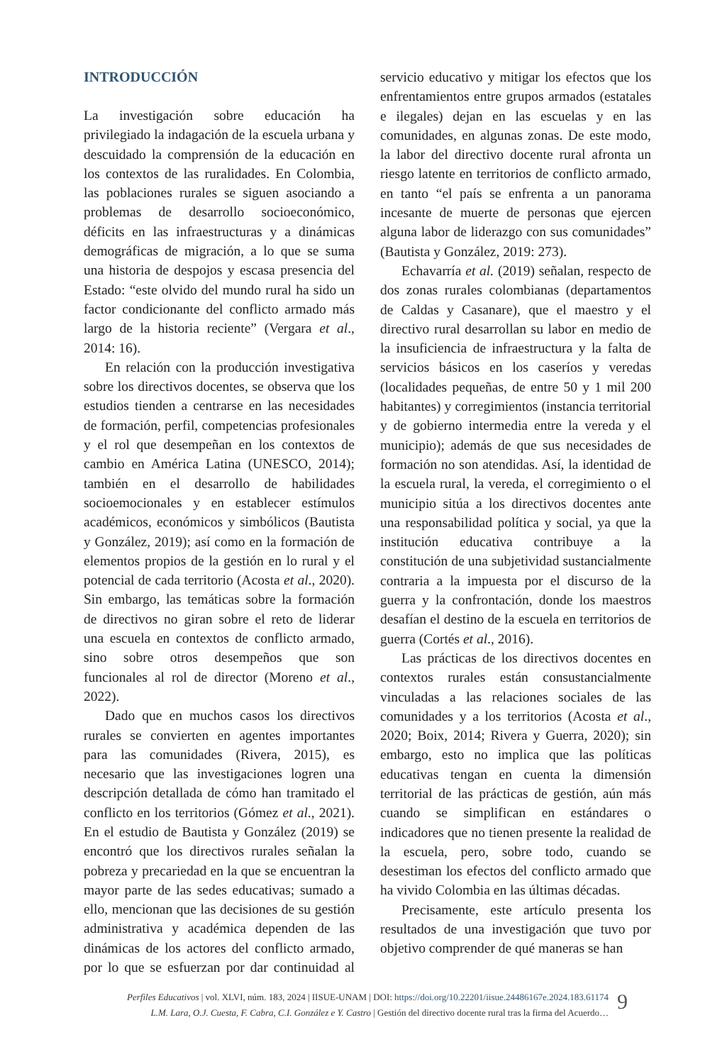INTRODUCCIÓN
La investigación sobre educación ha privilegiado la indagación de la escuela urbana y descuidado la comprensión de la educación en los contextos de las ruralidades. En Colombia, las poblaciones rurales se siguen asociando a problemas de desarrollo socioeconómico, déficits en las infraestructuras y a dinámicas demográficas de migración, a lo que se suma una historia de despojos y escasa presencia del Estado: “este olvido del mundo rural ha sido un factor condicionante del conflicto armado más largo de la historia reciente” (Vergara et al., 2014: 16).
En relación con la producción investigativa sobre los directivos docentes, se observa que los estudios tienden a centrarse en las necesidades de formación, perfil, competencias profesionales y el rol que desempeñan en los contextos de cambio en América Latina (UNESCO, 2014); también en el desarrollo de habilidades socioemocionales y en establecer estímulos académicos, económicos y simbólicos (Bautista y González, 2019); así como en la formación de elementos propios de la gestión en lo rural y el potencial de cada territorio (Acosta et al., 2020). Sin embargo, las temáticas sobre la formación de directivos no giran sobre el reto de liderar una escuela en contextos de conflicto armado, sino sobre otros desempeños que son funcionales al rol de director (Moreno et al., 2022).
Dado que en muchos casos los directivos rurales se convierten en agentes importantes para las comunidades (Rivera, 2015), es necesario que las investigaciones logren una descripción detallada de cómo han tramitado el conflicto en los territorios (Gómez et al., 2021). En el estudio de Bautista y González (2019) se encontró que los directivos rurales señalan la pobreza y precariedad en la que se encuentran la mayor parte de las sedes educativas; sumado a ello, mencionan que las decisiones de su gestión administrativa y académica dependen de las dinámicas de los actores del conflicto armado, por lo que se esfuerzan por dar continuidad al servicio educativo y mitigar los efectos que los enfrentamientos entre grupos armados (estatales e ilegales) dejan en las escuelas y en las comunidades, en algunas zonas. De este modo, la labor del directivo docente rural afronta un riesgo latente en territorios de conflicto armado, en tanto “el país se enfrenta a un panorama incesante de muerte de personas que ejercen alguna labor de liderazgo con sus comunidades” (Bautista y González, 2019: 273).
Echavarría et al. (2019) señalan, respecto de dos zonas rurales colombianas (departamentos de Caldas y Casanare), que el maestro y el directivo rural desarrollan su labor en medio de la insuficiencia de infraestructura y la falta de servicios básicos en los caseríos y veredas (localidades pequeñas, de entre 50 y 1 mil 200 habitantes) y corregimientos (instancia territorial y de gobierno intermedia entre la vereda y el municipio); además de que sus necesidades de formación no son atendidas. Así, la identidad de la escuela rural, la vereda, el corregimiento o el municipio sitúa a los directivos docentes ante una responsabilidad política y social, ya que la institución educativa contribuye a la constitución de una subjetividad sustancialmente contraria a la impuesta por el discurso de la guerra y la confrontación, donde los maestros desafían el destino de la escuela en territorios de guerra (Cortés et al., 2016).
Las prácticas de los directivos docentes en contextos rurales están consustancialmente vinculadas a las relaciones sociales de las comunidades y a los territorios (Acosta et al., 2020; Boix, 2014; Rivera y Guerra, 2020); sin embargo, esto no implica que las políticas educativas tengan en cuenta la dimensión territorial de las prácticas de gestión, aún más cuando se simplifican en estándares o indicadores que no tienen presente la realidad de la escuela, pero, sobre todo, cuando se desestiman los efectos del conflicto armado que ha vivido Colombia en las últimas décadas.
Precisamente, este artículo presenta los resultados de una investigación que tuvo por objetivo comprender de qué maneras se han
Perfiles Educativos | vol. XLVI, núm. 183, 2024 | IISUE-UNAM | DOI: https://doi.org/10.22201/iisue.24486167e.2024.183.61174
L.M. Lara, O.J. Cuesta, F. Cabra, C.I. González e Y. Castro | Gestión del directivo docente rural tras la firma del Acuerdo…
9